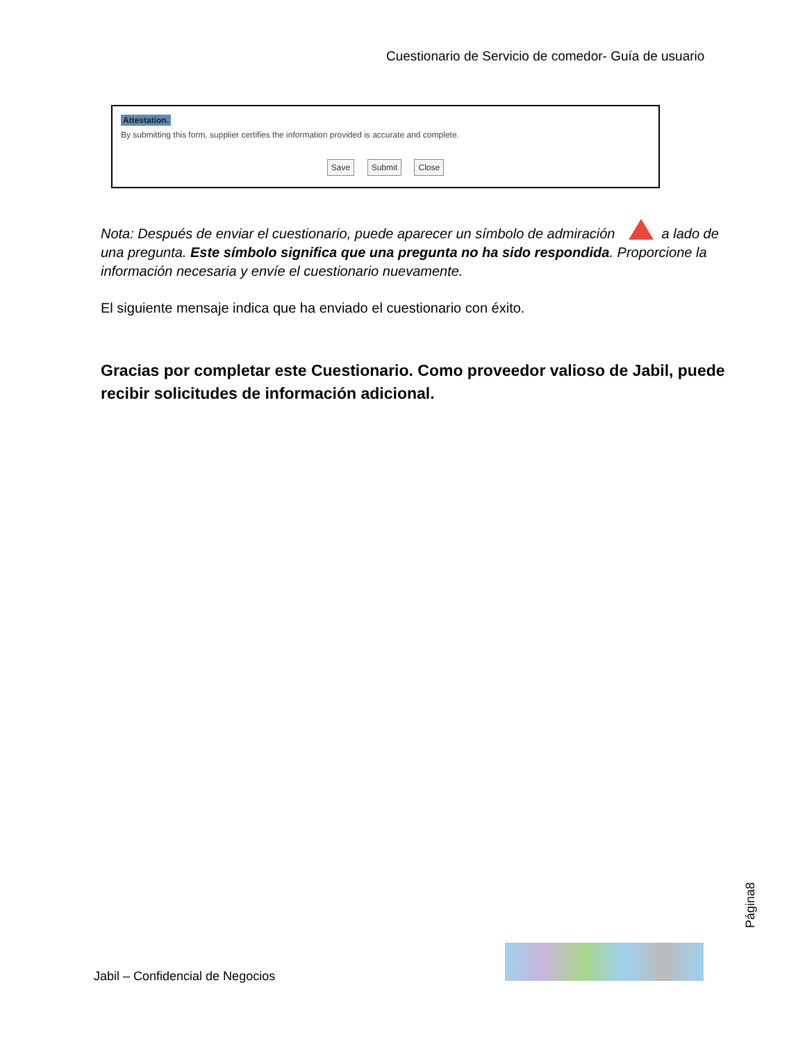Cuestionario de Servicio de comedor- Guía de usuario
Attestation.
By submitting this form, supplier certifies the information provided is accurate and complete.
Save Submit Close
Nota: Después de enviar el cuestionario, puede aparecer un símbolo de admiración a lado de una pregunta. Este símbolo significa que una pregunta no ha sido respondida. Proporcione la información necesaria y envíe el cuestionario nuevamente.
El siguiente mensaje indica que ha enviado el cuestionario con éxito.
Gracias por completar este Cuestionario. Como proveedor valioso de Jabil, puede recibir solicitudes de información adicional.
Página8
Jabil – Confidencial de Negocios